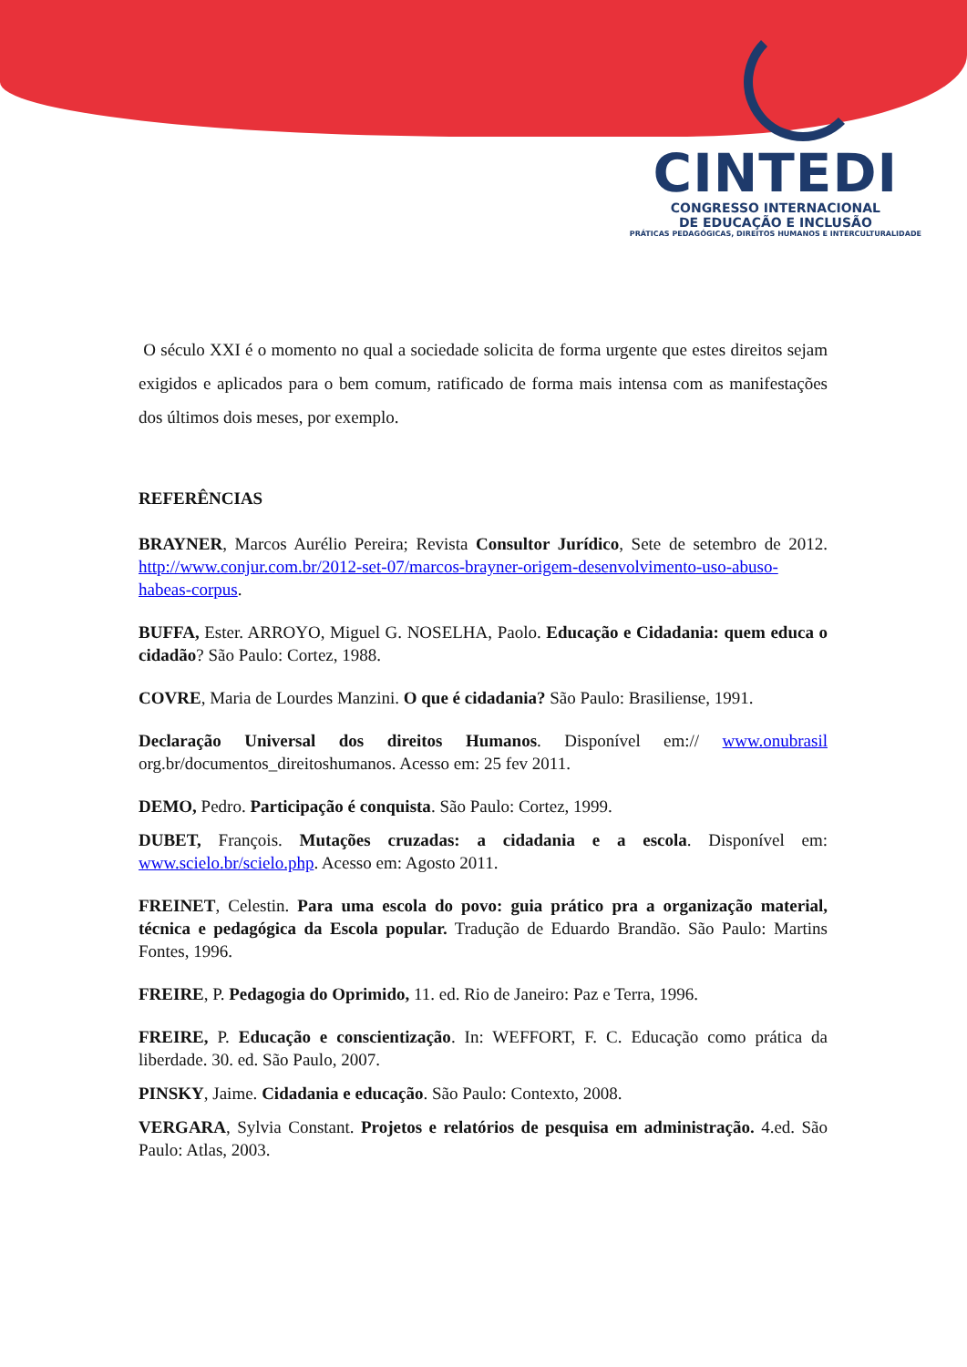CINTEDI
CONGRESSO INTERNACIONAL
DE EDUCAÇÃO E INCLUSÃO
PRÁTICAS PEDAGÓGICAS, DIREITOS HUMANOS E INTERCULTURALIDADE
O século XXI é o momento no qual a sociedade solicita de forma urgente que estes direitos sejam exigidos e aplicados para o bem comum, ratificado de forma mais intensa com as manifestações dos últimos dois meses, por exemplo.
REFERÊNCIAS
BRAYNER, Marcos Aurélio Pereira; Revista Consultor Jurídico, Sete de setembro de 2012. http://www.conjur.com.br/2012-set-07/marcos-brayner-origem-desenvolvimento-uso-abuso-habeas-corpus.
BUFFA, Ester. ARROYO, Miguel G. NOSELHA, Paolo. Educação e Cidadania: quem educa o cidadão? São Paulo: Cortez, 1988.
COVRE, Maria de Lourdes Manzini. O que é cidadania? São Paulo: Brasiliense, 1991.
Declaração Universal dos direitos Humanos. Disponível em:// www.onubrasil org.br/documentos_direitoshumanos. Acesso em: 25 fev 2011.
DEMO, Pedro. Participação é conquista. São Paulo: Cortez, 1999.
DUBET, François. Mutações cruzadas: a cidadania e a escola. Disponível em: www.scielo.br/scielo.php. Acesso em: Agosto 2011.
FREINET, Celestin. Para uma escola do povo: guia prático pra a organização material, técnica e pedagógica da Escola popular. Tradução de Eduardo Brandão. São Paulo: Martins Fontes, 1996.
FREIRE, P. Pedagogia do Oprimido, 11. ed. Rio de Janeiro: Paz e Terra, 1996.
FREIRE, P. Educação e conscientização. In: WEFFORT, F. C. Educação como prática da liberdade. 30. ed. São Paulo, 2007.
PINSKY, Jaime. Cidadania e educação. São Paulo: Contexto, 2008.
VERGARA, Sylvia Constant. Projetos e relatórios de pesquisa em administração. 4.ed. São Paulo: Atlas, 2003.